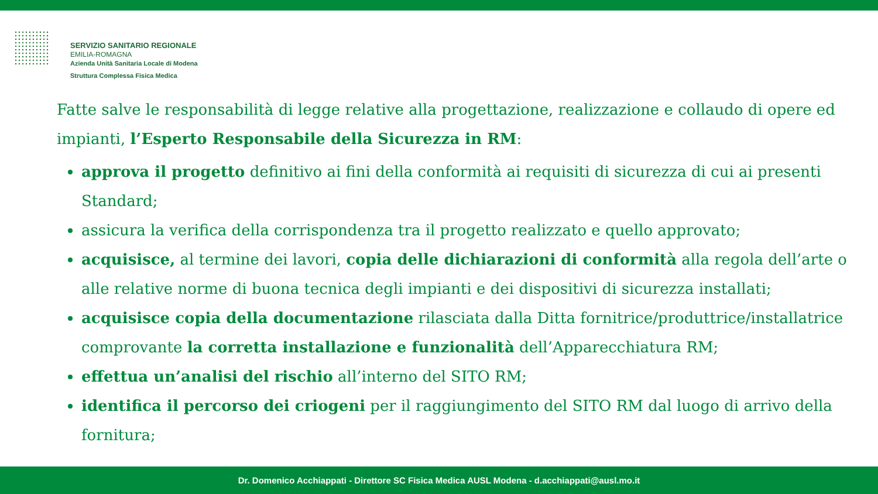SERVIZIO SANITARIO REGIONALE
EMILIA-ROMAGNA
Azienda Unità Sanitaria Locale di Modena
Struttura Complessa Fisica Medica
Fatte salve le responsabilità di legge relative alla progettazione, realizzazione e collaudo di opere ed impianti, l’Esperto Responsabile della Sicurezza in RM:
approva il progetto definitivo ai fini della conformità ai requisiti di sicurezza di cui ai presenti Standard;
assicura la verifica della corrispondenza tra il progetto realizzato e quello approvato;
acquisisce, al termine dei lavori, copia delle dichiarazioni di conformità alla regola dell’arte o alle relative norme di buona tecnica degli impianti e dei dispositivi di sicurezza installati;
acquisisce copia della documentazione rilasciata dalla Ditta fornitrice/produttrice/installatrice comprovante la corretta installazione e funzionalità dell’Apparecchiatura RM;
effettua un’analisi del rischio all’interno del SITO RM;
identifica il percorso dei criogeni per il raggiungimento del SITO RM dal luogo di arrivo della fornitura;
Dr. Domenico Acchiappati - Direttore SC Fisica Medica AUSL Modena - d.acchiappati@ausl.mo.it